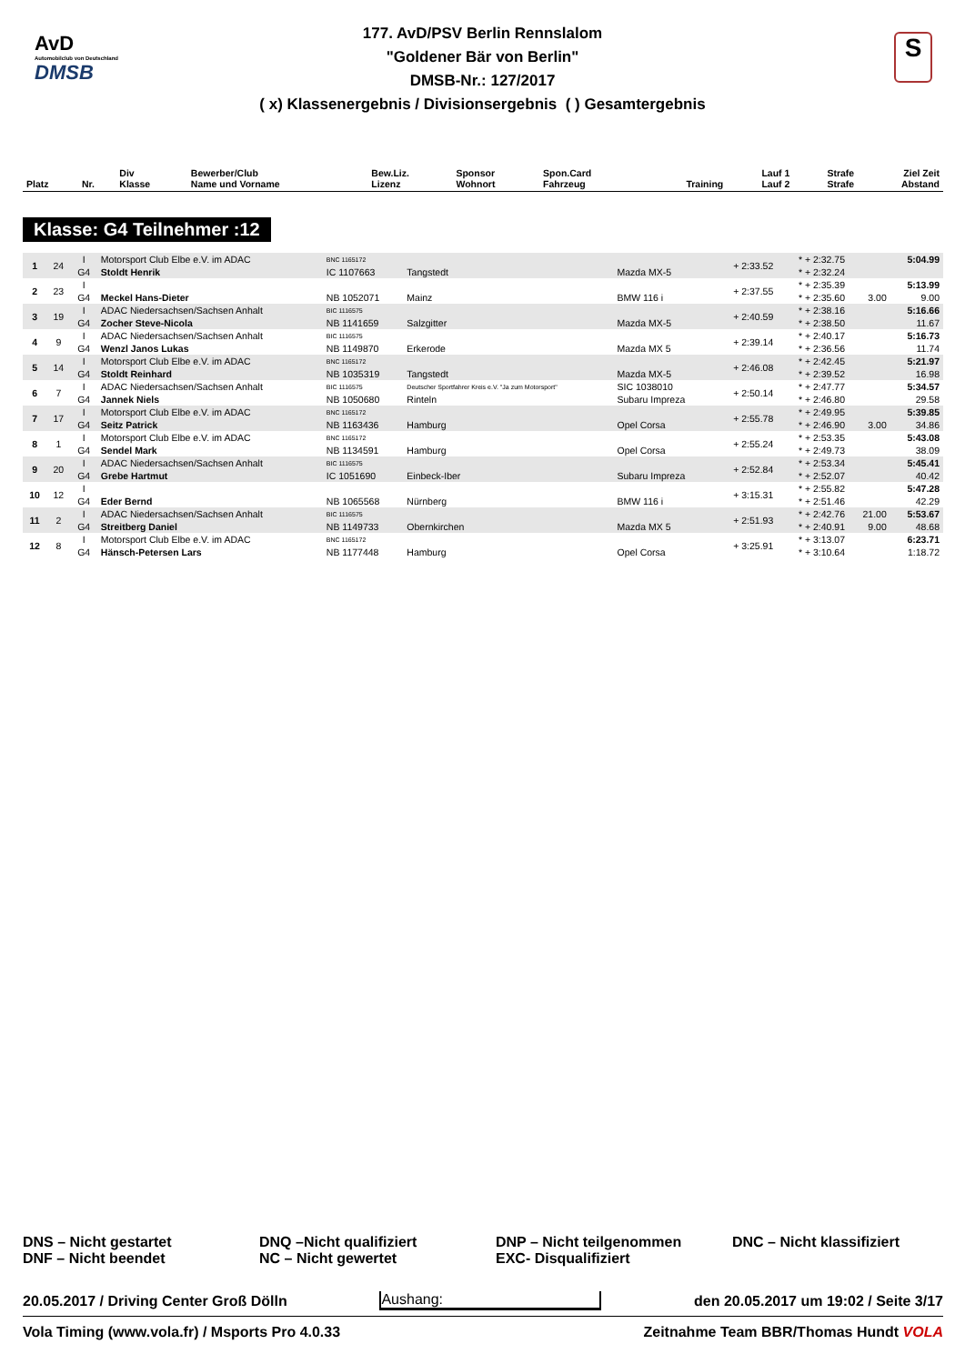AvD
Automobilclub von Deutschland
DMSB
S
177. AvD/PSV Berlin Rennslalom
"Goldener Bär von Berlin"
DMSB-Nr.: 127/2017
( x) Klassenergebnis / Divisionsergebnis ( ) Gesamtergebnis
| Platz | Nr. | Div Klasse | Bewerber/Club Name und Vorname | Bew.Liz. Lizenz | Sponsor Wohnort | Spon.Card Fahrzeug | Training | Lauf 1 Lauf 2 | Strafe Strafe | Ziel Zeit Abstand |
| --- | --- | --- | --- | --- | --- | --- | --- | --- | --- | --- |
Klasse: G4 Teilnehmer :12
| 1 | 24 | I | Motorsport Club Elbe e.V. im ADAC | BNC 1165172 | | | + 2:33.52 | * + 2:32.75 | | 5:04.99 |
| | | G4 | Stoldt Henrik | IC 1107663 | Tangstedt | Mazda MX-5 | | * + 2:32.24 | | |
| 2 | 23 | I | | | | | + 2:37.55 | * + 2:35.39 | | 5:13.99 |
| | | G4 | Meckel Hans-Dieter | NB 1052071 | Mainz | BMW 116 i | | * + 2:35.60 | 3.00 | 9.00 |
| 3 | 19 | I | ADAC Niedersachsen/Sachsen Anhalt | BIC 1116575 | | | + 2:40.59 | * + 2:38.16 | | 5:16.66 |
| | | G4 | Zocher Steve-Nicola | NB 1141659 | Salzgitter | Mazda MX-5 | | * + 2:38.50 | | 11.67 |
| 4 | 9 | I | ADAC Niedersachsen/Sachsen Anhalt | BIC 1116575 | | | + 2:39.14 | * + 2:40.17 | | 5:16.73 |
| | | G4 | Wenzl Janos Lukas | NB 1149870 | Erkerode | Mazda MX 5 | | * + 2:36.56 | | 11.74 |
| 5 | 14 | I | Motorsport Club Elbe e.V. im ADAC | BNC 1165172 | | | + 2:46.08 | * + 2:42.45 | | 5:21.97 |
| | | G4 | Stoldt Reinhard | NB 1035319 | Tangstedt | Mazda MX-5 | | * + 2:39.52 | | 16.98 |
| 6 | 7 | I | ADAC Niedersachsen/Sachsen Anhalt | BIC 1116575 | Deutscher Sportfahrer Kreis e.V. "Ja zum Motorsport" | SIC 1038010 | + 2:50.14 | * + 2:47.77 | | 5:34.57 |
| | | G4 | Jannek Niels | NB 1050680 | Rinteln | Subaru Impreza | | * + 2:46.80 | | 29.58 |
| 7 | 17 | I | Motorsport Club Elbe e.V. im ADAC | BNC 1165172 | | | + 2:55.78 | * + 2:49.95 | | 5:39.85 |
| | | G4 | Seitz Patrick | NB 1163436 | Hamburg | Opel Corsa | | * + 2:46.90 | 3.00 | 34.86 |
| 8 | 1 | I | Motorsport Club Elbe e.V. im ADAC | BNC 1165172 | | | + 2:55.24 | * + 2:53.35 | | 5:43.08 |
| | | G4 | Sendel Mark | NB 1134591 | Hamburg | Opel Corsa | | * + 2:49.73 | | 38.09 |
| 9 | 20 | I | ADAC Niedersachsen/Sachsen Anhalt | BIC 1116575 | | | + 2:52.84 | * + 2:53.34 | | 5:45.41 |
| | | G4 | Grebe Hartmut | IC 1051690 | Einbeck-Iber | Subaru Impreza | | * + 2:52.07 | | 40.42 |
| 10 | 12 | I | | | | | + 3:15.31 | * + 2:55.82 | | 5:47.28 |
| | | G4 | Eder Bernd | NB 1065568 | Nürnberg | BMW 116 i | | * + 2:51.46 | | 42.29 |
| 11 | 2 | I | ADAC Niedersachsen/Sachsen Anhalt | BIC 1116575 | | | + 2:51.93 | * + 2:42.76 | 21.00 | 5:53.67 |
| | | G4 | Streitberg Daniel | NB 1149733 | Obernkirchen | Mazda MX 5 | | * + 2:40.91 | 9.00 | 48.68 |
| 12 | 8 | I | Motorsport Club Elbe e.V. im ADAC | BNC 1165172 | | | + 3:25.91 | * + 3:13.07 | | 6:23.71 |
| | | G4 | Hänsch-Petersen Lars | NB 1177448 | Hamburg | Opel Corsa | | * + 3:10.64 | | 1:18.72 |
DNS – Nicht gestartet
DNF – Nicht beendet
DNQ –Nicht qualifiziert
NC – Nicht gewertet
DNP – Nicht teilgenommen
EXC- Disqualifiziert
DNC – Nicht klassifiziert
20.05.2017 / Driving Center Groß Dölln Aushang: den 20.05.2017 um 19:02 / Seite 3/17
Vola Timing (www.vola.fr) / Msports Pro 4.0.33 Zeitnahme Team BBR/Thomas Hundt VOLA